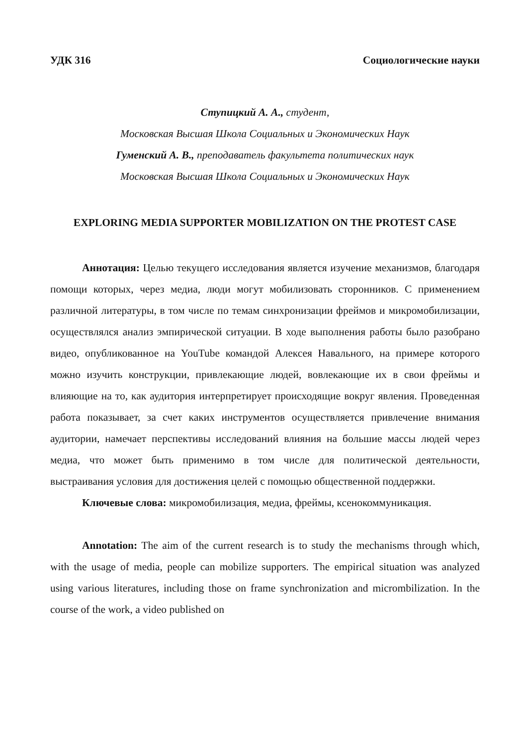УДК 316 Социологические науки
Ступицкий А. А., студент,
Московская Высшая Школа Социальных и Экономических Наук
Гуменский А. В., преподаватель факультета политических наук
Московская Высшая Школа Социальных и Экономических Наук
EXPLORING MEDIA SUPPORTER MOBILIZATION ON THE PROTEST CASE
Аннотация: Целью текущего исследования является изучение механизмов, благодаря помощи которых, через медиа, люди могут мобилизовать сторонников. С применением различной литературы, в том числе по темам синхронизации фреймов и микромобилизации, осуществлялся анализ эмпирической ситуации. В ходе выполнения работы было разобрано видео, опубликованное на YouTube командой Алексея Навального, на примере которого можно изучить конструкции, привлекающие людей, вовлекающие их в свои фреймы и влияющие на то, как аудитория интерпретирует происходящие вокруг явления. Проведенная работа показывает, за счет каких инструментов осуществляется привлечение внимания аудитории, намечает перспективы исследований влияния на большие массы людей через медиа, что может быть применимо в том числе для политической деятельности, выстраивания условия для достижения целей с помощью общественной поддержки.
Ключевые слова: микромобилизация, медиа, фреймы, ксенокоммуникация.
Annotation: The aim of the current research is to study the mechanisms through which, with the usage of media, people can mobilize supporters. The empirical situation was analyzed using various literatures, including those on frame synchronization and micrombilization. In the course of the work, a video published on